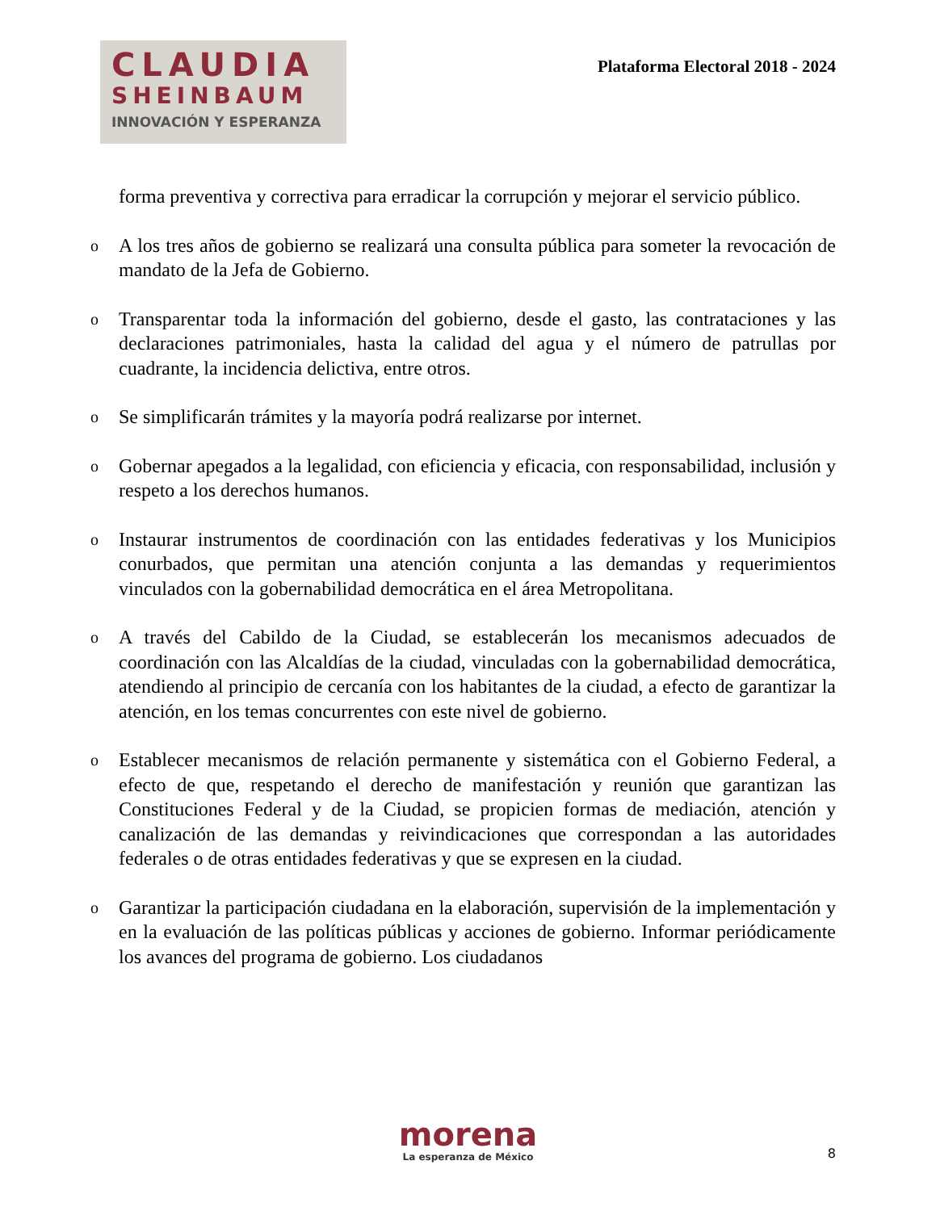CLAUDIA
SHEINBAUM
INNOVACIÓN Y ESPERANZA
Plataforma Electoral 2018 - 2024
forma preventiva y correctiva para erradicar la corrupción y mejorar el servicio público.
o
A los tres años de gobierno se realizará una consulta pública para someter la revocación de mandato de la Jefa de Gobierno.
o
Transparentar toda la información del gobierno, desde el gasto, las contrataciones y las declaraciones patrimoniales, hasta la calidad del agua y el número de patrullas por cuadrante, la incidencia delictiva, entre otros.
o
Se simplificarán trámites y la mayoría podrá realizarse por internet.
o
Gobernar apegados a la legalidad, con eficiencia y eficacia, con responsabilidad, inclusión y respeto a los derechos humanos.
o
Instaurar instrumentos de coordinación con las entidades federativas y los Municipios conurbados, que permitan una atención conjunta a las demandas y requerimientos vinculados con la gobernabilidad democrática en el área Metropolitana.
o
A través del Cabildo de la Ciudad, se establecerán los mecanismos adecuados de coordinación con las Alcaldías de la ciudad, vinculadas con la gobernabilidad democrática, atendiendo al principio de cercanía con los habitantes de la ciudad, a efecto de garantizar la atención, en los temas concurrentes con este nivel de gobierno.
o
Establecer mecanismos de relación permanente y sistemática con el Gobierno Federal, a efecto de que, respetando el derecho de manifestación y reunión que garantizan las Constituciones Federal y de la Ciudad, se propicien formas de mediación, atención y canalización de las demandas y reivindicaciones que correspondan a las autoridades federales o de otras entidades federativas y que se expresen en la ciudad.
o
Garantizar la participación ciudadana en la elaboración, supervisión de la implementación y en la evaluación de las políticas públicas y acciones de gobierno. Informar periódicamente los avances del programa de gobierno. Los ciudadanos
morena
La esperanza de México
8